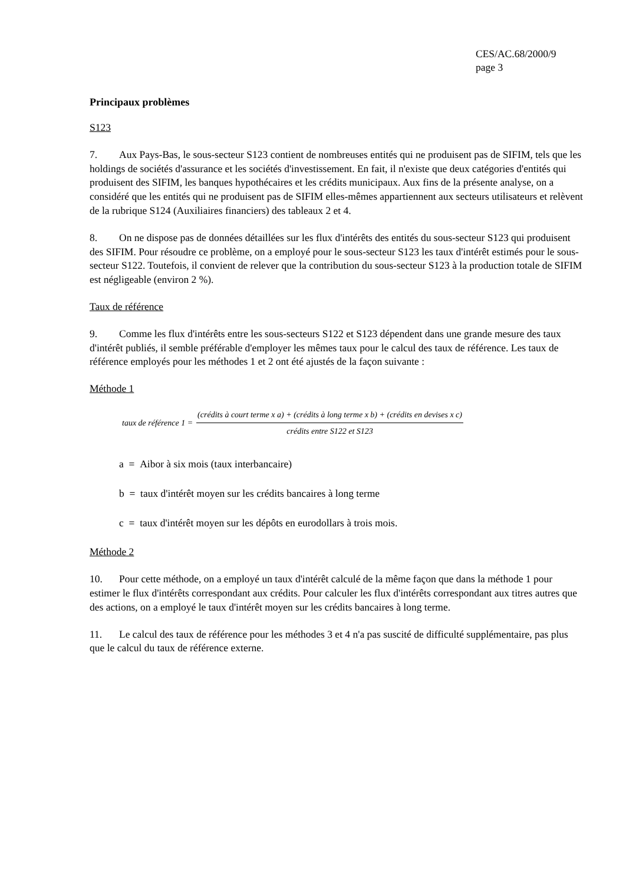CES/AC.68/2000/9
page 3
Principaux problèmes
S123
7. Aux Pays-Bas, le sous-secteur S123 contient de nombreuses entités qui ne produisent pas de SIFIM, tels que les holdings de sociétés d'assurance et les sociétés d'investissement. En fait, il n'existe que deux catégories d'entités qui produisent des SIFIM, les banques hypothécaires et les crédits municipaux. Aux fins de la présente analyse, on a considéré que les entités qui ne produisent pas de SIFIM elles-mêmes appartiennent aux secteurs utilisateurs et relèvent de la rubrique S124 (Auxiliaires financiers) des tableaux 2 et 4.
8. On ne dispose pas de données détaillées sur les flux d'intérêts des entités du sous-secteur S123 qui produisent des SIFIM. Pour résoudre ce problème, on a employé pour le sous-secteur S123 les taux d'intérêt estimés pour le sous-secteur S122. Toutefois, il convient de relever que la contribution du sous-secteur S123 à la production totale de SIFIM est négligeable (environ 2 %).
Taux de référence
9. Comme les flux d'intérêts entre les sous-secteurs S122 et S123 dépendent dans une grande mesure des taux d'intérêt publiés, il semble préférable d'employer les mêmes taux pour le calcul des taux de référence. Les taux de référence employés pour les méthodes 1 et 2 ont été ajustés de la façon suivante :
Méthode 1
taux de référence 1 = (crédits à court terme x a) + (crédits à long terme x b) + (crédits en devises x c) crédits entre S122 et S123
a = Aibor à six mois (taux interbancaire)
b = taux d'intérêt moyen sur les crédits bancaires à long terme
c = taux d'intérêt moyen sur les dépôts en eurodollars à trois mois.
Méthode 2
10. Pour cette méthode, on a employé un taux d'intérêt calculé de la même façon que dans la méthode 1 pour estimer le flux d'intérêts correspondant aux crédits. Pour calculer les flux d'intérêts correspondant aux titres autres que des actions, on a employé le taux d'intérêt moyen sur les crédits bancaires à long terme.
11. Le calcul des taux de référence pour les méthodes 3 et 4 n'a pas suscité de difficulté supplémentaire, pas plus que le calcul du taux de référence externe.